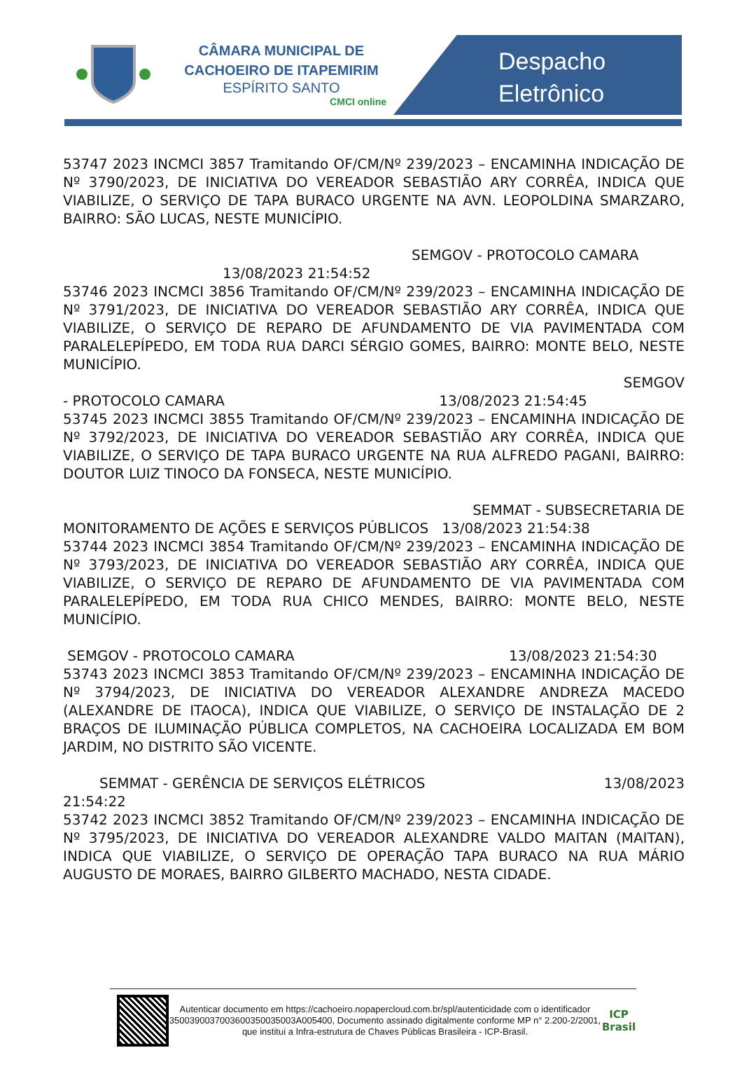CÂMARA MUNICIPAL DE CACHOEIRO DE ITAPEMIRIM
ESPÍRITO SANTO
CMCI online
Despacho
Eletrônico
53747 2023 INCMCI 3857 Tramitando OF/CM/Nº 239/2023 – ENCAMINHA INDICAÇÃO DE Nº 3790/2023, DE INICIATIVA DO VEREADOR SEBASTIÃO ARY CORRÊA, INDICA QUE VIABILIZE, O SERVIÇO DE TAPA BURACO URGENTE NA AVN. LEOPOLDINA SMARZARO, BAIRRO: SÃO LUCAS, NESTE MUNICÍPIO.
SEMGOV - PROTOCOLO CAMARA
13/08/2023 21:54:52
53746 2023 INCMCI 3856 Tramitando OF/CM/Nº 239/2023 – ENCAMINHA INDICAÇÃO DE Nº 3791/2023, DE INICIATIVA DO VEREADOR SEBASTIÃO ARY CORRÊA, INDICA QUE VIABILIZE, O SERVIÇO DE REPARO DE AFUNDAMENTO DE VIA PAVIMENTADA COM PARALELEPÍPEDO, EM TODA RUA DARCI SÉRGIO GOMES, BAIRRO: MONTE BELO, NESTE MUNICÍPIO.
SEMGOV
- PROTOCOLO CAMARA 13/08/2023 21:54:45
53745 2023 INCMCI 3855 Tramitando OF/CM/Nº 239/2023 – ENCAMINHA INDICAÇÃO DE Nº 3792/2023, DE INICIATIVA DO VEREADOR SEBASTIÃO ARY CORRÊA, INDICA QUE VIABILIZE, O SERVIÇO DE TAPA BURACO URGENTE NA RUA ALFREDO PAGANI, BAIRRO: DOUTOR LUIZ TINOCO DA FONSECA, NESTE MUNICÍPIO.
SEMMAT - SUBSECRETARIA DE
MONITORAMENTO DE AÇÕES E SERVIÇOS PÚBLICOS 13/08/2023 21:54:38
53744 2023 INCMCI 3854 Tramitando OF/CM/Nº 239/2023 – ENCAMINHA INDICAÇÃO DE Nº 3793/2023, DE INICIATIVA DO VEREADOR SEBASTIÃO ARY CORRÊA, INDICA QUE VIABILIZE, O SERVIÇO DE REPARO DE AFUNDAMENTO DE VIA PAVIMENTADA COM PARALELEPÍPEDO, EM TODA RUA CHICO MENDES, BAIRRO: MONTE BELO, NESTE MUNICÍPIO.
SEMGOV - PROTOCOLO CAMARA 13/08/2023 21:54:30
53743 2023 INCMCI 3853 Tramitando OF/CM/Nº 239/2023 – ENCAMINHA INDICAÇÃO DE Nº 3794/2023, DE INICIATIVA DO VEREADOR ALEXANDRE ANDREZA MACEDO (ALEXANDRE DE ITAOCA), INDICA QUE VIABILIZE, O SERVIÇO DE INSTALAÇÃO DE 2 BRAÇOS DE ILUMINAÇÃO PÚBLICA COMPLETOS, NA CACHOEIRA LOCALIZADA EM BOM JARDIM, NO DISTRITO SÃO VICENTE.
SEMMAT - GERÊNCIA DE SERVIÇOS ELÉTRICOS 13/08/2023
21:54:22
53742 2023 INCMCI 3852 Tramitando OF/CM/Nº 239/2023 – ENCAMINHA INDICAÇÃO DE Nº 3795/2023, DE INICIATIVA DO VEREADOR ALEXANDRE VALDO MAITAN (MAITAN), INDICA QUE VIABILIZE, O SERVIÇO DE OPERAÇÃO TAPA BURACO NA RUA MÁRIO AUGUSTO DE MORAES, BAIRRO GILBERTO MACHADO, NESTA CIDADE.
Autenticar documento em https://cachoeiro.nopapercloud.com.br/spl/autenticidade com o identificador 3500390037003600350035003A005400, Documento assinado digitalmente conforme MP n° 2.200-2/2001, que institui a Infra-estrutura de Chaves Públicas Brasileira - ICP-Brasil.
ICP Brasil